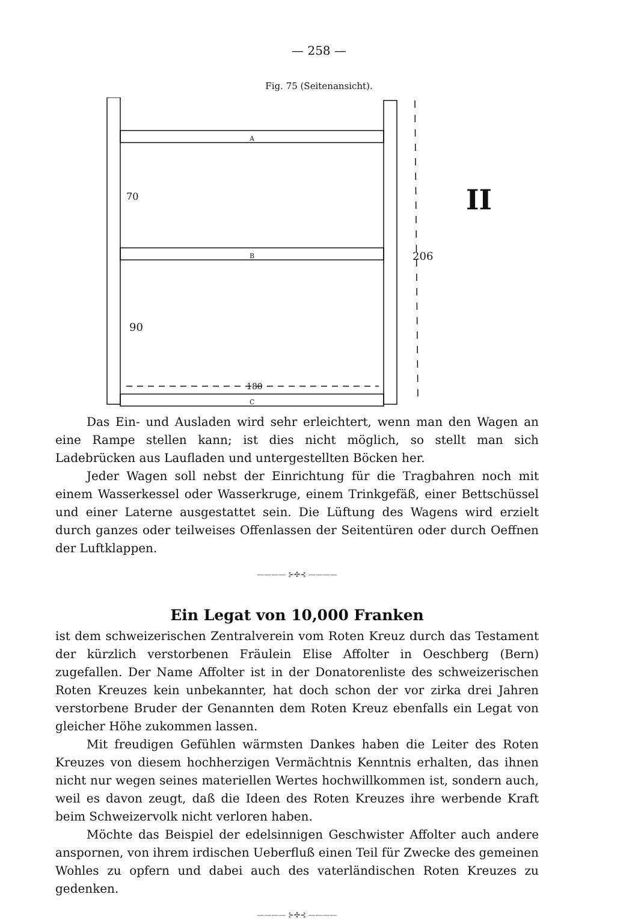— 258 —
Fig. 75 (Seitenansicht).
A
B
C
70
90
180
206
II
Das Ein- und Ausladen wird sehr erleichtert, wenn man den Wagen an eine Rampe stellen kann; ist dies nicht möglich, so stellt man sich Ladebrücken aus Laufladen und untergestellten Böcken her.
Jeder Wagen soll nebst der Einrichtung für die Tragbahren noch mit einem Wasserkessel oder Wasserkruge, einem Trinkgefäß, einer Bettschüssel und einer Laterne ausgestattet sein. Die Lüftung des Wagens wird erzielt durch ganzes oder teilweises Offenlassen der Seitentüren oder durch Oeffnen der Luftklappen.
———— ⊱✣⊰ ————
Ein Legat von 10,000 Franken
ist dem schweizerischen Zentralverein vom Roten Kreuz durch das Testament der kürzlich verstorbenen Fräulein Elise Affolter in Oeschberg (Bern) zugefallen. Der Name Affolter ist in der Donatorenliste des schweizerischen Roten Kreuzes kein unbekannter, hat doch schon der vor zirka drei Jahren verstorbene Bruder der Genannten dem Roten Kreuz ebenfalls ein Legat von gleicher Höhe zukommen lassen.
Mit freudigen Gefühlen wärmsten Dankes haben die Leiter des Roten Kreuzes von diesem hochherzigen Vermächtnis Kenntnis erhalten, das ihnen nicht nur wegen seines materiellen Wertes hochwillkommen ist, sondern auch, weil es davon zeugt, daß die Ideen des Roten Kreuzes ihre werbende Kraft beim Schweizervolk nicht verloren haben.
Möchte das Beispiel der edelsinnigen Geschwister Affolter auch andere anspornen, von ihrem irdischen Ueberfluß einen Teil für Zwecke des gemeinen Wohles zu opfern und dabei auch des vaterländischen Roten Kreuzes zu gedenken.
———— ⊱✣⊰ ————